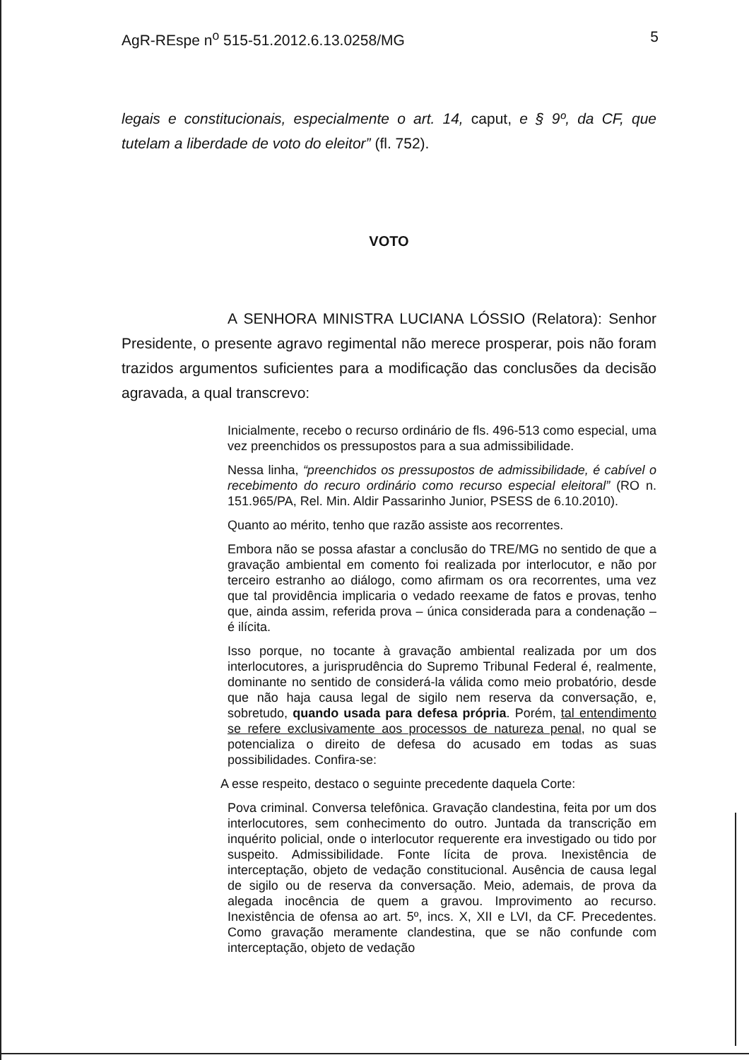AgR-REspe n<sup>o</sup> 515-51.2012.6.13.0258/MG 5
legais e constitucionais, especialmente o art. 14, caput, e § 9º, da CF, que tutelam a liberdade de voto do eleitor” (fl. 752).
VOTO
A SENHORA MINISTRA LUCIANA LÓSSIO (Relatora): Senhor Presidente, o presente agravo regimental não merece prosperar, pois não foram trazidos argumentos suficientes para a modificação das conclusões da decisão agravada, a qual transcrevo:
Inicialmente, recebo o recurso ordinário de fls. 496-513 como especial, uma vez preenchidos os pressupostos para a sua admissibilidade.
Nessa linha, “preenchidos os pressupostos de admissibilidade, é cabível o recebimento do recuro ordinário como recurso especial eleitoral” (RO n. 151.965/PA, Rel. Min. Aldir Passarinho Junior, PSESS de 6.10.2010).
Quanto ao mérito, tenho que razão assiste aos recorrentes.
Embora não se possa afastar a conclusão do TRE/MG no sentido de que a gravação ambiental em comento foi realizada por interlocutor, e não por terceiro estranho ao diálogo, como afirmam os ora recorrentes, uma vez que tal providência implicaria o vedado reexame de fatos e provas, tenho que, ainda assim, referida prova – única considerada para a condenação – é ilícita.
Isso porque, no tocante à gravação ambiental realizada por um dos interlocutores, a jurisprudência do Supremo Tribunal Federal é, realmente, dominante no sentido de considerá-la válida como meio probatório, desde que não haja causa legal de sigilo nem reserva da conversação, e, sobretudo, quando usada para defesa própria. Porém, tal entendimento se refere exclusivamente aos processos de natureza penal, no qual se potencializa o direito de defesa do acusado em todas as suas possibilidades. Confira-se:
A esse respeito, destaco o seguinte precedente daquela Corte:
Pova criminal. Conversa telefônica. Gravação clandestina, feita por um dos interlocutores, sem conhecimento do outro. Juntada da transcrição em inquérito policial, onde o interlocutor requerente era investigado ou tido por suspeito. Admissibilidade. Fonte lícita de prova. Inexistência de interceptação, objeto de vedação constitucional. Ausência de causa legal de sigilo ou de reserva da conversação. Meio, ademais, de prova da alegada inocência de quem a gravou. Improvimento ao recurso. Inexistência de ofensa ao art. 5º, incs. X, XII e LVI, da CF. Precedentes. Como gravação meramente clandestina, que se não confunde com interceptação, objeto de vedação